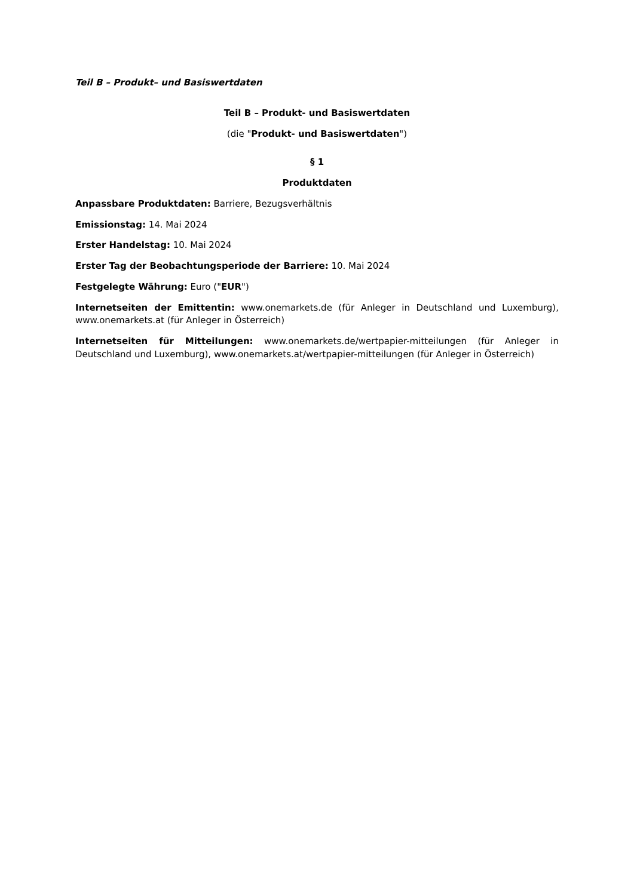Teil B – Produkt– und Basiswertdaten
Teil B – Produkt- und Basiswertdaten
(die "Produkt- und Basiswertdaten")
§ 1
Produktdaten
Anpassbare Produktdaten: Barriere, Bezugsverhältnis
Emissionstag: 14. Mai 2024
Erster Handelstag: 10. Mai 2024
Erster Tag der Beobachtungsperiode der Barriere: 10. Mai 2024
Festgelegte Währung: Euro ("EUR")
Internetseiten der Emittentin: www.onemarkets.de (für Anleger in Deutschland und Luxemburg), www.onemarkets.at (für Anleger in Österreich)
Internetseiten für Mitteilungen: www.onemarkets.de/wertpapier-mitteilungen (für Anleger in Deutschland und Luxemburg), www.onemarkets.at/wertpapier-mitteilungen (für Anleger in Österreich)